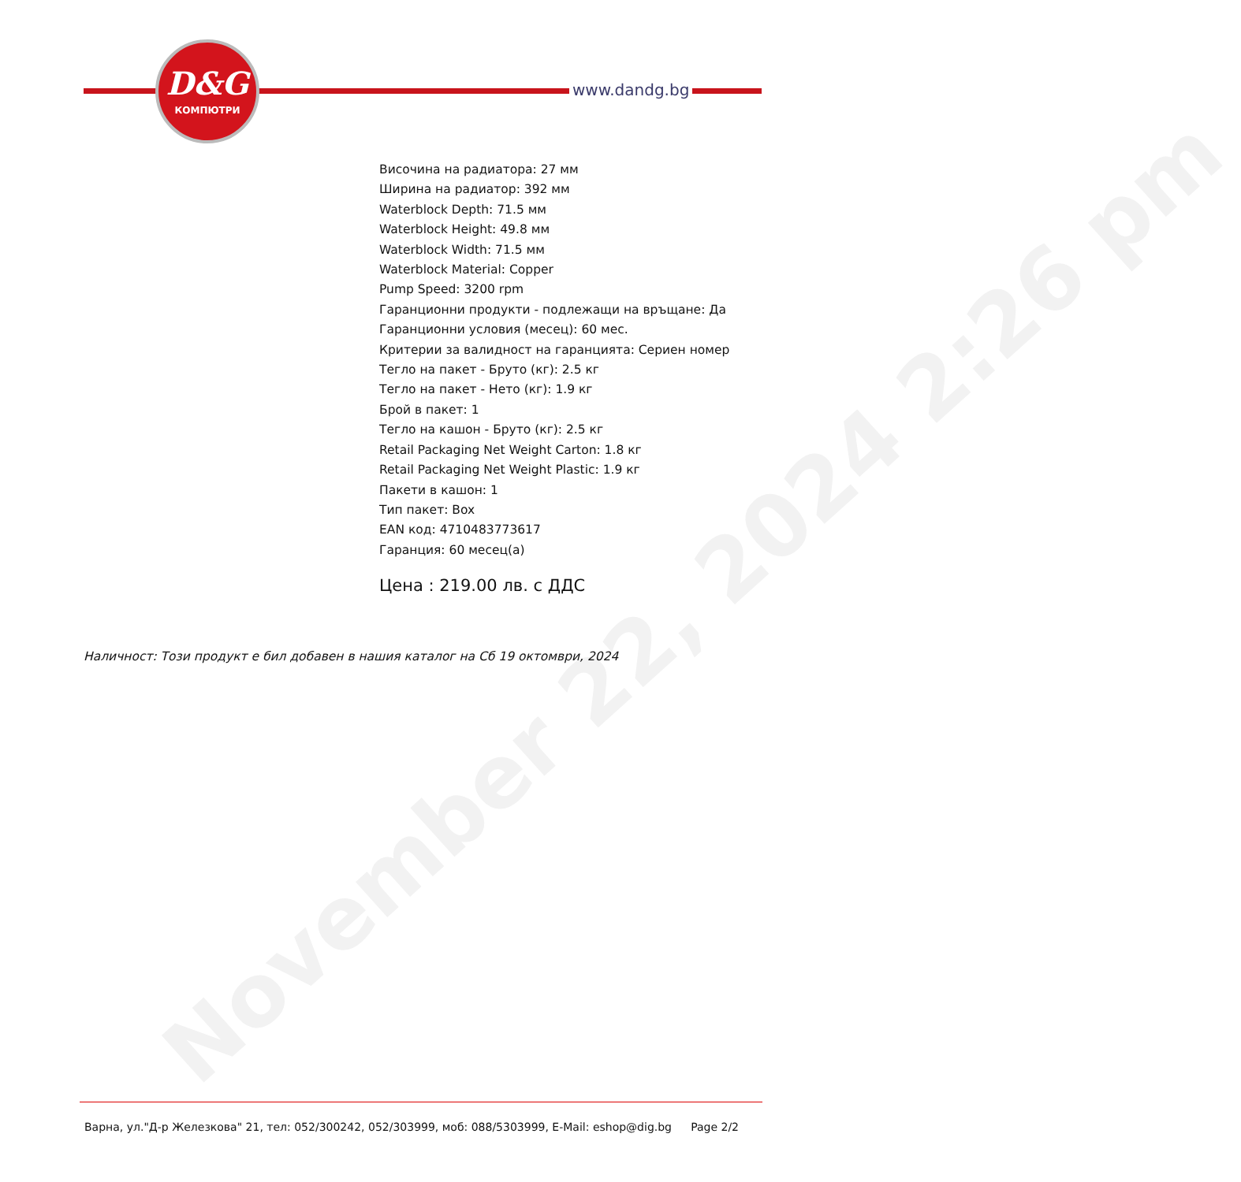November 22, 2024 2:26 pm
D&G
КОМПЮТРИ
www.dandg.bg
Височина на радиатора: 27 мм
Ширина на радиатор: 392 мм
Waterblock Depth: 71.5 мм
Waterblock Height: 49.8 мм
Waterblock Width: 71.5 мм
Waterblock Material: Copper
Pump Speed: 3200 rpm
Гаранционни продукти - подлежащи на връщане: Да
Гаранционни условия (месец): 60 мес.
Критерии за валидност на гаранцията: Сериен номер
Тегло на пакет - Бруто (кг): 2.5 кг
Тегло на пакет - Нето (кг): 1.9 кг
Брой в пакет: 1
Тегло на кашон - Бруто (кг): 2.5 кг
Retail Packaging Net Weight Carton: 1.8 кг
Retail Packaging Net Weight Plastic: 1.9 кг
Пакети в кашон: 1
Тип пакет: Box
EAN код: 4710483773617
Гаранция: 60 месец(а)
Цена : 219.00 лв. с ДДС
Наличност: Този продукт е бил добавен в нашия каталог на Сб 19 октомври, 2024
Варна, ул."Д-р Железкова" 21, тел: 052/300242, 052/303999, моб: 088/5303999, E-Mail: eshop@dig.bg Page 2/2